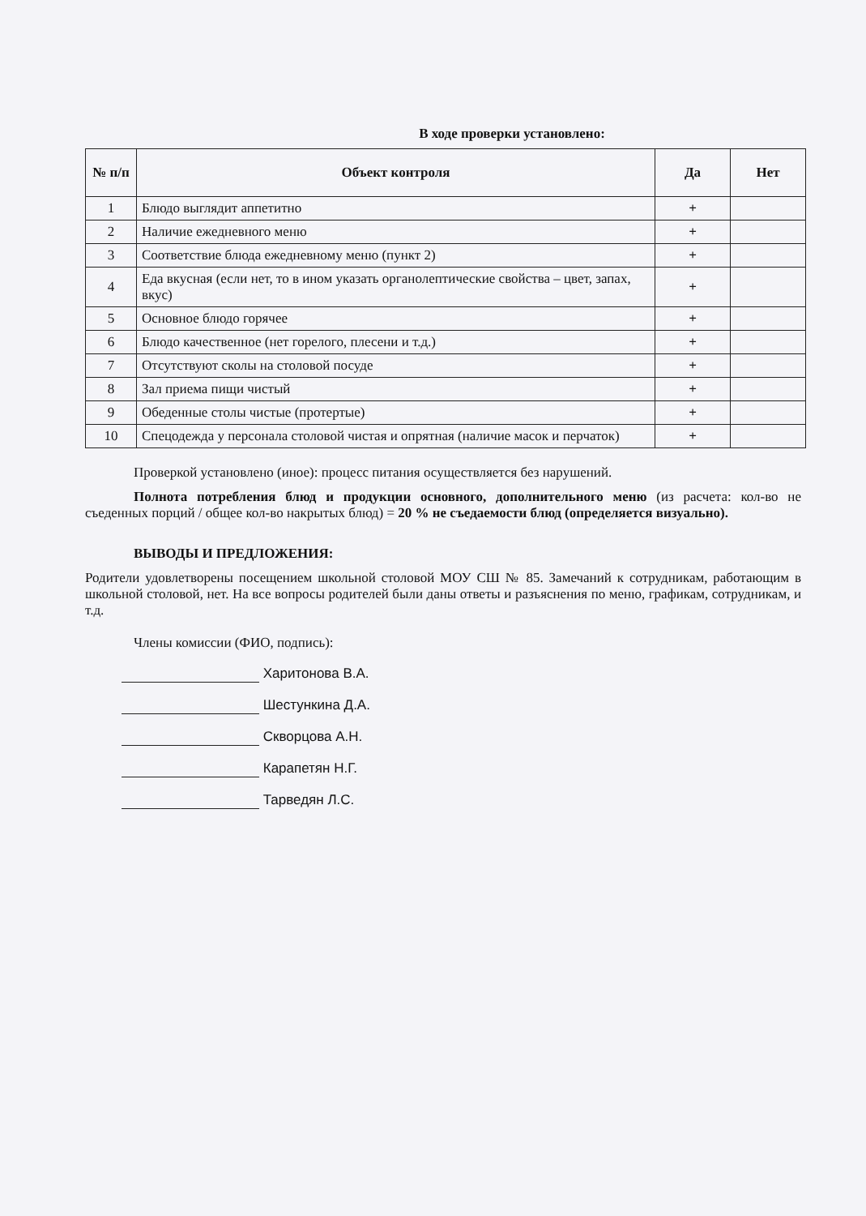В ходе проверки установлено:
| № п/п | Объект контроля | Да | Нет |
| --- | --- | --- | --- |
| 1 | Блюдо выглядит аппетитно | + | |
| 2 | Наличие ежедневного меню | + | |
| 3 | Соответствие блюда ежедневному меню (пункт 2) | + | |
| 4 | Еда вкусная (если нет, то в ином указать органолептические свойства – цвет, запах, вкус) | + | |
| 5 | Основное блюдо горячее | + | |
| 6 | Блюдо качественное (нет горелого, плесени и т.д.) | + | |
| 7 | Отсутствуют сколы на столовой посуде | + | |
| 8 | Зал приема пищи чистый | + | |
| 9 | Обеденные столы чистые (протертые) | + | |
| 10 | Спецодежда у персонала столовой чистая и опрятная (наличие масок и перчаток) | + | |
Проверкой установлено (иное): процесс питания осуществляется без нарушений.
Полнота потребления блюд и продукции основного, дополнительного меню (из расчета: кол-во не съеденных порций / общее кол-во накрытых блюд) = 20 % не съедаемости блюд (определяется визуально).
ВЫВОДЫ И ПРЕДЛОЖЕНИЯ:
Родители удовлетворены посещением школьной столовой МОУ СШ № 85. Замечаний к сотрудникам, работающим в школьной столовой, нет. На все вопросы родителей были даны ответы и разъяснения по меню, графикам, сотрудникам, и т.д.
Члены комиссии (ФИО, подпись):
Харитонова В.А.
Шестункина Д.А.
Скворцова А.Н.
Карапетян Н.Г.
Тарведян Л.С.